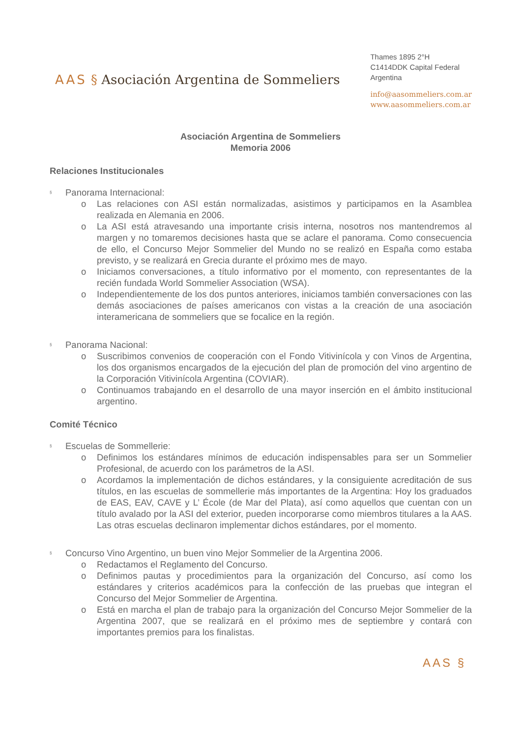AAS § Asociación Argentina de Sommeliers
Thames 1895 2°H
C1414DDK Capital Federal
Argentina
info@aasommeliers.com.ar
www.aasommeliers.com.ar
Asociación Argentina de Sommeliers
Memoria 2006
Relaciones Institucionales
§ Panorama Internacional:
o Las relaciones con ASI están normalizadas, asistimos y participamos en la Asamblea realizada en Alemania en 2006.
o La ASI está atravesando una importante crisis interna, nosotros nos mantendremos al margen y no tomaremos decisiones hasta que se aclare el panorama. Como consecuencia de ello, el Concurso Mejor Sommelier del Mundo no se realizó en España como estaba previsto, y se realizará en Grecia durante el próximo mes de mayo.
o Iniciamos conversaciones, a título informativo por el momento, con representantes de la recién fundada World Sommelier Association (WSA).
o Independientemente de los dos puntos anteriores, iniciamos también conversaciones con las demás asociaciones de países americanos con vistas a la creación de una asociación interamericana de sommeliers que se focalice en la región.
§ Panorama Nacional:
o Suscribimos convenios de cooperación con el Fondo Vitivinícola y con Vinos de Argentina, los dos organismos encargados de la ejecución del plan de promoción del vino argentino de la Corporación Vitivinícola Argentina (COVIAR).
o Continuamos trabajando en el desarrollo de una mayor inserción en el ámbito institucional argentino.
Comité Técnico
§ Escuelas de Sommellerie:
o Definimos los estándares mínimos de educación indispensables para ser un Sommelier Profesional, de acuerdo con los parámetros de la ASI.
o Acordamos la implementación de dichos estándares, y la consiguiente acreditación de sus títulos, en las escuelas de sommellerie más importantes de la Argentina: Hoy los graduados de EAS, EAV, CAVE y L’ École (de Mar del Plata), así como aquellos que cuentan con un título avalado por la ASI del exterior, pueden incorporarse como miembros titulares a la AAS. Las otras escuelas declinaron implementar dichos estándares, por el momento.
§ Concurso Vino Argentino, un buen vino Mejor Sommelier de la Argentina 2006.
o Redactamos el Reglamento del Concurso.
o Definimos pautas y procedimientos para la organización del Concurso, así como los estándares y criterios académicos para la confección de las pruebas que integran el Concurso del Mejor Sommelier de Argentina.
o Está en marcha el plan de trabajo para la organización del Concurso Mejor Sommelier de la Argentina 2007, que se realizará en el próximo mes de septiembre y contará con importantes premios para los finalistas.
AAS §